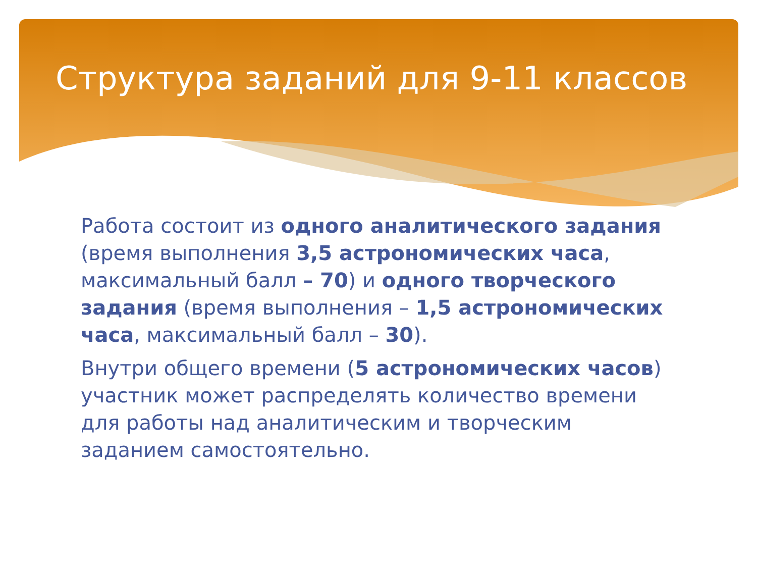Структура заданий для 9-11 классов
Работа состоит из одного аналитического задания (время выполнения 3,5 астрономических часа, максимальный балл – 70) и одного творческого задания (время выполнения – 1,5 астрономических часа, максимальный балл – 30).
Внутри общего времени (5 астрономических часов) участник может распределять количество времени для работы над аналитическим и творческим заданием самостоятельно.